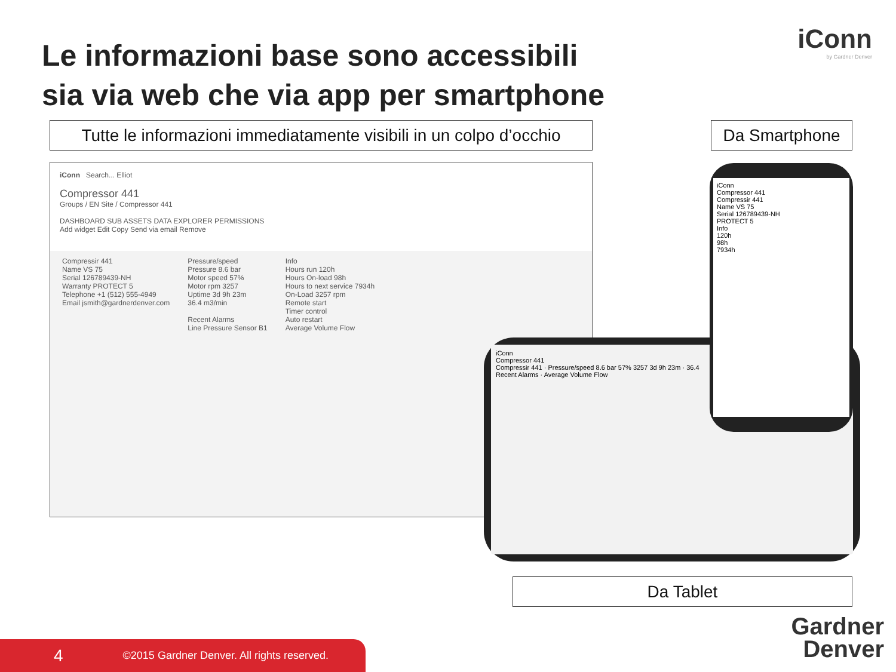Le informazioni base sono accessibili sia via web che via app per smartphone
iConn
by Gardner Denver
Tutte le informazioni immediatamente visibili in un colpo d’occhio
Da Smartphone
iConn Search... Elliot
Compressor 441
Groups / EN Site / Compressor 441
DASHBOARD SUB ASSETS DATA EXPLORER PERMISSIONS
Add widget Edit Copy Send via email Remove
Compressir 441
Name VS 75
Serial 126789439-NH
Warranty PROTECT 5
Telephone +1 (512) 555-4949
Email jsmith@gardnerdenver.com
Pressure/speed
Pressure 8.6 bar
Motor speed 57%
Motor rpm 3257
Uptime 3d 9h 23m
36.4 m3/min
Recent Alarms
Line Pressure Sensor B1
Info
Hours run 120h
Hours On-load 98h
Hours to next service 7934h
On-Load 3257 rpm
Remote start
Timer control
Auto restart
Average Volume Flow
iConn
Compressor 441
Compressir 441 · Pressure/speed 8.6 bar 57% 3257 3d 9h 23m · 36.4
Recent Alarms · Average Volume Flow
iConn
Compressor 441
Compressir 441
Name VS 75
Serial 126789439-NH
PROTECT 5
Info
120h
98h
7934h
Da Tablet
4 ©2015 Gardner Denver. All rights reserved.
Gardner
Denver